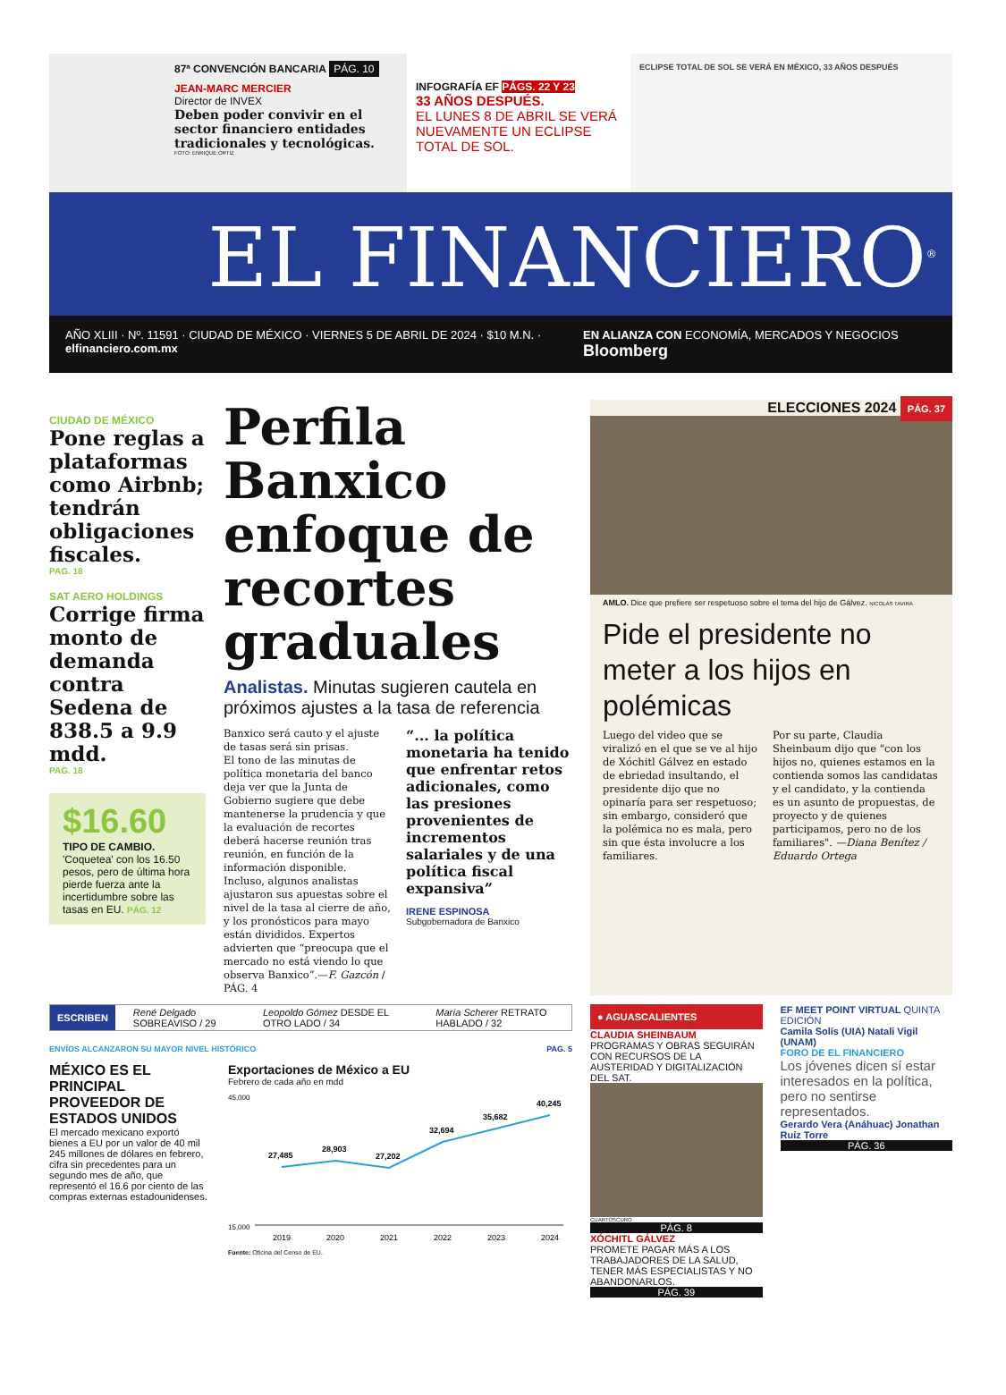87ª CONVENCIÓN BANCARIA PÁG. 10
JEAN-MARC MERCIER
Director de INVEX
Deben poder convivir en el sector financiero entidades tradicionales y tecnológicas.
FOTO: ENRIQUE ORTIZ
INFOGRAFÍA EF PÁGS. 22 Y 23
33 AÑOS DESPUÉS.
EL LUNES 8 DE ABRIL SE VERÁ NUEVAMENTE UN ECLIPSE TOTAL DE SOL.
ECLIPSE TOTAL DE SOL SE VERÁ EN MÉXICO, 33 AÑOS DESPUÉS
EL FINANCIERO<sup>®</sup>
AÑO XLIII · Nº. 11591 · CIUDAD DE MÉXICO · VIERNES 5 DE ABRIL DE 2024 · $10 M.N. · elfinanciero.com.mx EN ALIANZA CON ECONOMÍA, MERCADOS Y NEGOCIOS Bloomberg
CIUDAD DE MÉXICO
Pone reglas a plataformas como Airbnb; tendrán obligaciones fiscales.
PAG. 18
SAT AERO HOLDINGS
Corrige firma monto de demanda contra Sedena de 838.5 a 9.9 mdd.
PAG. 18
$16.60
TIPO DE CAMBIO.
'Coquetea' con los 16.50 pesos, pero de última hora pierde fuerza ante la incertidumbre sobre las tasas en EU. PÁG. 12
Perfila Banxico enfoque de recortes graduales
Analistas. Minutas sugieren cautela en próximos ajustes a la tasa de referencia
Banxico será cauto y el ajuste de tasas será sin prisas.
El tono de las minutas de política monetaria del banco deja ver que la Junta de Gobierno sugiere que debe mantenerse la prudencia y que la evaluación de recortes deberá hacerse reunión tras reunión, en función de la información disponible.
Incluso, algunos analistas ajustaron sus apuestas sobre el nivel de la tasa al cierre de año, y los pronósticos para mayo están divididos. Expertos advierten que “preocupa que el mercado no está viendo lo que observa Banxico”.—F. Gazcón / PÁG. 4
“... la política monetaria ha tenido que enfrentar retos adicionales, como las presiones provenientes de incrementos salariales y de una política fiscal expansiva”
IRENE ESPINOSA
Subgobernadora de Banxico
ELECCIONES 2024 PÁG. 37
AMLO. Dice que prefiere ser respetuoso sobre el tema del hijo de Gálvez. NICOLÁS TAVIRA
Pide el presidente no meter a los hijos en polémicas
Luego del video que se viralizó en el que se ve al hijo de Xóchitl Gálvez en estado de ebriedad insultando, el presidente dijo que no opinaría para ser respetuoso; sin embargo, consideró que la polémica no es mala, pero sin que ésta involucre a los familiares.
Por su parte, Claudia Sheinbaum dijo que "con los hijos no, quienes estamos en la contienda somos las candidatas y el candidato, y la contienda es un asunto de propuestas, de proyecto y de quienes participamos, pero no de los familiares". —Diana Benítez / Eduardo Ortega
ESCRIBEN René Delgado SOBREAVISO / 29 Leopoldo Gómez DESDE EL OTRO LADO / 34 María Scherer RETRATO HABLADO / 32
ENVÍOS ALCANZARON SU MAYOR NIVEL HISTÓRICO PAG. 5
MÉXICO ES EL PRINCIPAL PROVEEDOR DE ESTADOS UNIDOS
El mercado mexicano exportó bienes a EU por un valor de 40 mil 245 millones de dólares en febrero, cifra sin precedentes para un segundo mes de año, que representó el 16.6 por ciento de las compras externas estadounidenses.
Exportaciones de México a EU
Febrero de cada año en mdd
45,000
15,000
27,485
28,903
27,202
32,694
35,682
40,245
2019
2020
2021
2022
2023
2024
Fuente: Oficina del Censo de EU.
● AGUASCALIENTES
CLAUDIA SHEINBAUM
PROGRAMAS Y OBRAS SEGUIRÁN CON RECURSOS DE LA AUSTERIDAD Y DIGITALIZACIÓN DEL SAT.
CUARTOSCURO
PÁG. 8
XÓCHITL GÁLVEZ
PROMETE PAGAR MÁS A LOS TRABAJADORES DE LA SALUD, TENER MÁS ESPECIALISTAS Y NO ABANDONARLOS.
PÁG. 39
EF MEET POINT VIRTUAL QUINTA EDICIÓN
Camila Solís (UIA) Natali Vigil (UNAM)
FORO DE EL FINANCIERO
Los jóvenes dicen sí estar interesados en la política, pero no sentirse representados.
Gerardo Vera (Anáhuac) Jonathan Ruiz Torre
PÁG. 36